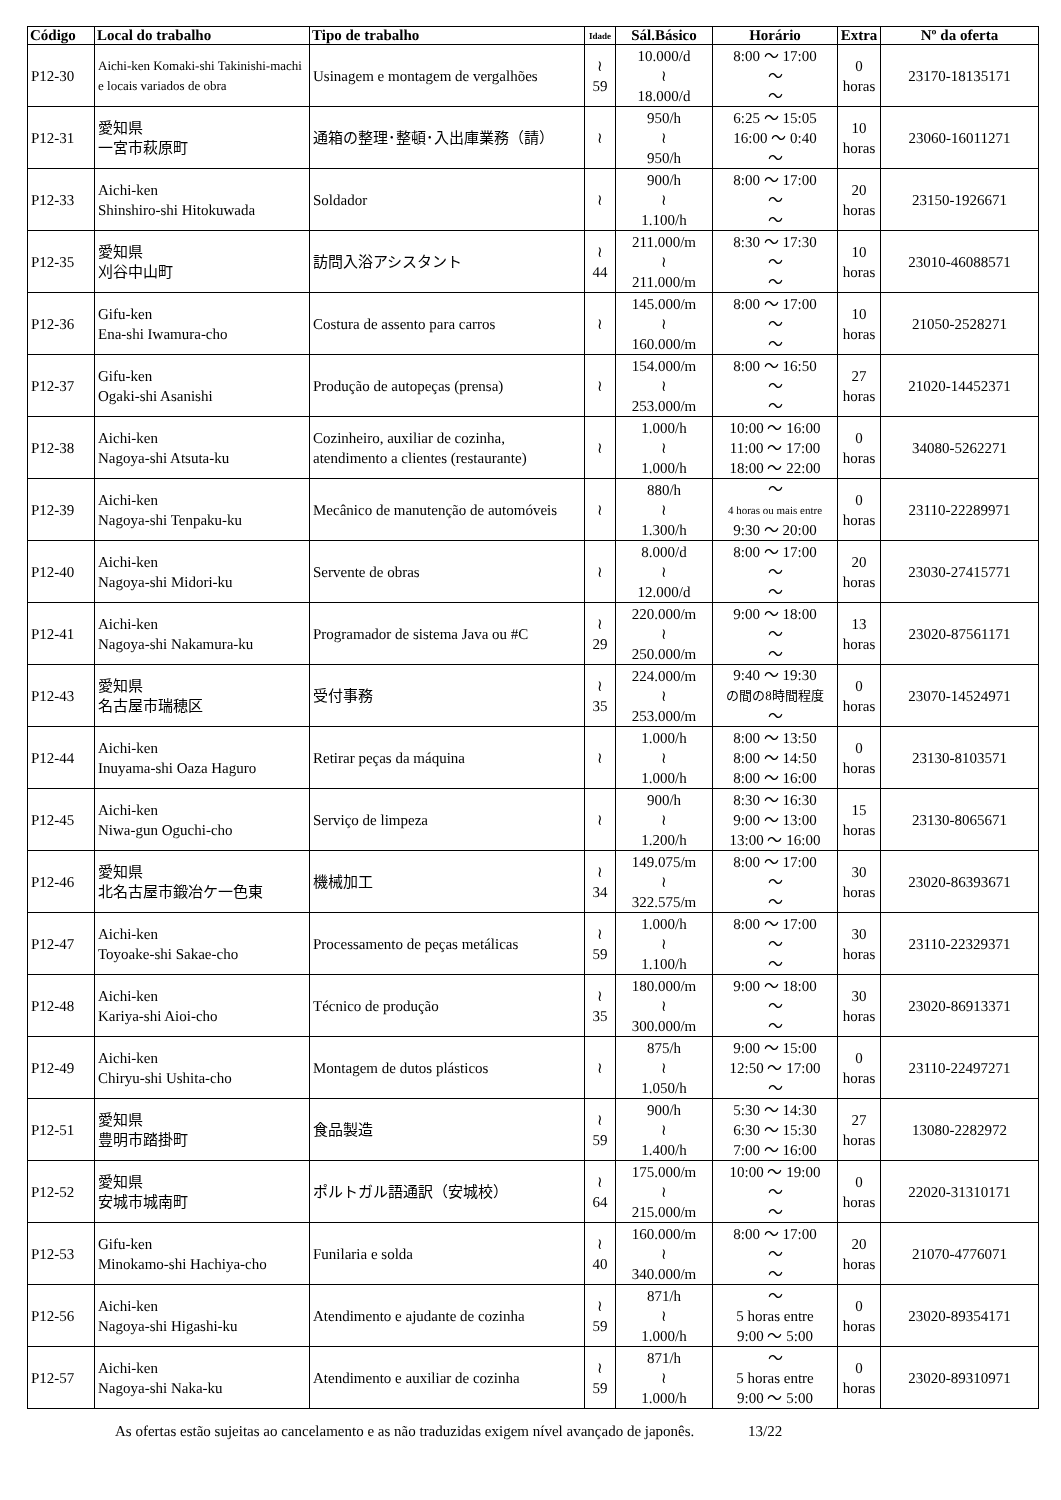| Código | Local do trabalho | Tipo de trabalho | Idade | Sál.Básico | Horário | Extra | Nº da oferta |
| --- | --- | --- | --- | --- | --- | --- | --- |
| P12-30 | Aichi-ken Komaki-shi Takinishi-machi e locais variados de obra | Usinagem e montagem de vergalhões | ≀ 59 | 10.000/d ≀ 18.000/d | 8:00 ～ 17:00 ～ ～ | 0 horas | 23170-18135171 |
| P12-31 | 愛知県 一宮市萩原町 | 通箱の整理･整頓･入出庫業務（請） | ≀ | 950/h ≀ 950/h | 6:25 ～ 15:05 16:00 ～ 0:40 ～ | 10 horas | 23060-16011271 |
| P12-33 | Aichi-ken Shinshiro-shi Hitokuwada | Soldador | ≀ | 900/h ≀ 1.100/h | 8:00 ～ 17:00 ～ ～ | 20 horas | 23150-1926671 |
| P12-35 | 愛知県 刈谷中山町 | 訪問入浴アシスタント | ≀ 44 | 211.000/m ≀ 211.000/m | 8:30 ～ 17:30 ～ ～ | 10 horas | 23010-46088571 |
| P12-36 | Gifu-ken Ena-shi Iwamura-cho | Costura de assento para carros | ≀ | 145.000/m ≀ 160.000/m | 8:00 ～ 17:00 ～ ～ | 10 horas | 21050-2528271 |
| P12-37 | Gifu-ken Ogaki-shi Asanishi | Produção de autopeças (prensa) | ≀ | 154.000/m ≀ 253.000/m | 8:00 ～ 16:50 ～ ～ | 27 horas | 21020-14452371 |
| P12-38 | Aichi-ken Nagoya-shi Atsuta-ku | Cozinheiro, auxiliar de cozinha, atendimento a clientes (restaurante) | ≀ | 1.000/h ≀ 1.000/h | 10:00 ～ 16:00 11:00 ～ 17:00 18:00 ～ 22:00 | 0 horas | 34080-5262271 |
| P12-39 | Aichi-ken Nagoya-shi Tenpaku-ku | Mecânico de manutenção de automóveis | ≀ | 880/h ≀ 1.300/h | ～ 4 horas ou mais entre 9:30 ～ 20:00 | 0 horas | 23110-22289971 |
| P12-40 | Aichi-ken Nagoya-shi Midori-ku | Servente de obras | ≀ | 8.000/d ≀ 12.000/d | 8:00 ～ 17:00 ～ ～ | 20 horas | 23030-27415771 |
| P12-41 | Aichi-ken Nagoya-shi Nakamura-ku | Programador de sistema Java ou #C | ≀ 29 | 220.000/m ≀ 250.000/m | 9:00 ～ 18:00 ～ ～ | 13 horas | 23020-87561171 |
| P12-43 | 愛知県 名古屋市瑞穂区 | 受付事務 | ≀ 35 | 224.000/m ≀ 253.000/m | 9:40 ～ 19:30 の間の8時間程度 ～ | 0 horas | 23070-14524971 |
| P12-44 | Aichi-ken Inuyama-shi Oaza Haguro | Retirar peças da máquina | ≀ | 1.000/h ≀ 1.000/h | 8:00 ～ 13:50 8:00 ～ 14:50 8:00 ～ 16:00 | 0 horas | 23130-8103571 |
| P12-45 | Aichi-ken Niwa-gun Oguchi-cho | Serviço de limpeza | ≀ | 900/h ≀ 1.200/h | 8:30 ～ 16:30 9:00 ～ 13:00 13:00 ～ 16:00 | 15 horas | 23130-8065671 |
| P12-46 | 愛知県 北名古屋市鍛冶ケ一色東 | 機械加工 | ≀ 34 | 149.075/m ≀ 322.575/m | 8:00 ～ 17:00 ～ ～ | 30 horas | 23020-86393671 |
| P12-47 | Aichi-ken Toyoake-shi Sakae-cho | Processamento de peças metálicas | ≀ 59 | 1.000/h ≀ 1.100/h | 8:00 ～ 17:00 ～ ～ | 30 horas | 23110-22329371 |
| P12-48 | Aichi-ken Kariya-shi Aioi-cho | Técnico de produção | ≀ 35 | 180.000/m ≀ 300.000/m | 9:00 ～ 18:00 ～ ～ | 30 horas | 23020-86913371 |
| P12-49 | Aichi-ken Chiryu-shi Ushita-cho | Montagem de dutos plásticos | ≀ | 875/h ≀ 1.050/h | 9:00 ～ 15:00 12:50 ～ 17:00 ～ | 0 horas | 23110-22497271 |
| P12-51 | 愛知県 豊明市踏掛町 | 食品製造 | ≀ 59 | 900/h ≀ 1.400/h | 5:30 ～ 14:30 6:30 ～ 15:30 7:00 ～ 16:00 | 27 horas | 13080-2282972 |
| P12-52 | 愛知県 安城市城南町 | ポルトガル語通訳（安城校） | ≀ 64 | 175.000/m ≀ 215.000/m | 10:00 ～ 19:00 ～ ～ | 0 horas | 22020-31310171 |
| P12-53 | Gifu-ken Minokamo-shi Hachiya-cho | Funilaria e solda | ≀ 40 | 160.000/m ≀ 340.000/m | 8:00 ～ 17:00 ～ ～ | 20 horas | 21070-4776071 |
| P12-56 | Aichi-ken Nagoya-shi Higashi-ku | Atendimento e ajudante de cozinha | ≀ 59 | 871/h ≀ 1.000/h | ～ 5 horas entre 9:00 ～ 5:00 | 0 horas | 23020-89354171 |
| P12-57 | Aichi-ken Nagoya-shi Naka-ku | Atendimento e auxiliar de cozinha | ≀ 59 | 871/h ≀ 1.000/h | ～ 5 horas entre 9:00 ～ 5:00 | 0 horas | 23020-89310971 |
As ofertas estão sujeitas ao cancelamento e as não traduzidas exigem nível avançado de japonês. 13/22